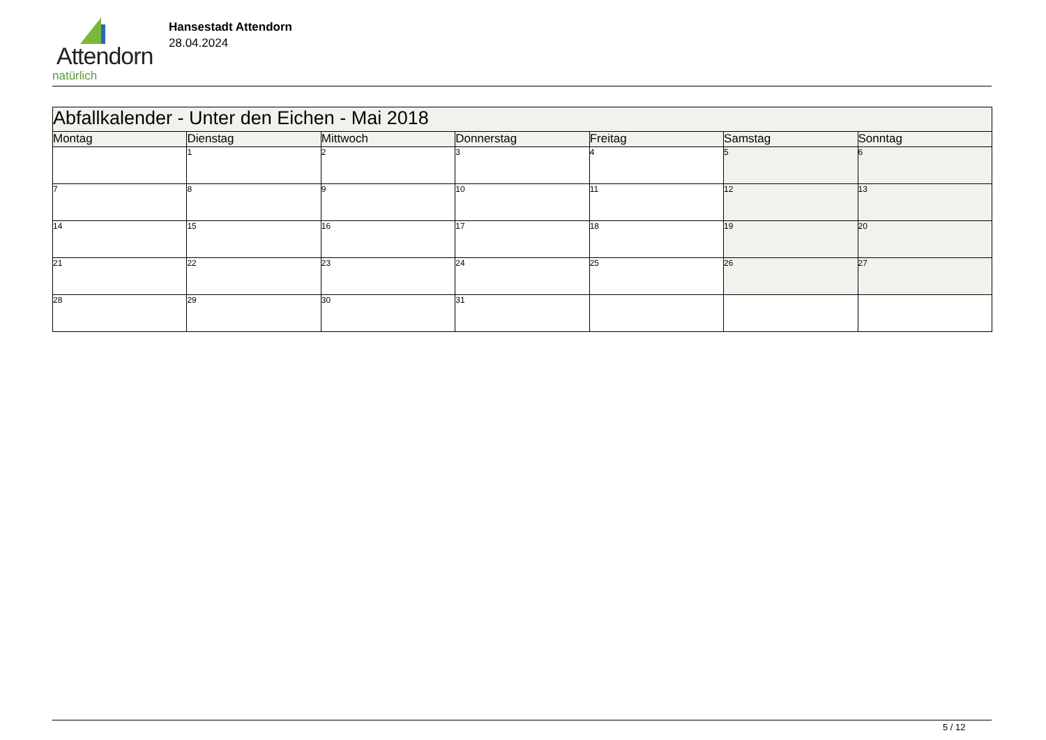Attendorn
natürlich
Hansestadt Attendorn
28.04.2024
| Abfallkalender - Unter den Eichen - Mai 2018 | | | | | | |
| Montag | Dienstag | Mittwoch | Donnerstag | Freitag | Samstag | Sonntag |
| | 1 | 2 | 3 | 4 | 5 | 6 |
| 7 | 8 | 9 | 10 | 11 | 12 | 13 |
| 14 | 15 | 16 | 17 | 18 | 19 | 20 |
| 21 | 22 | 23 | 24 | 25 | 26 | 27 |
| 28 | 29 | 30 | 31 | | | |
5 / 12